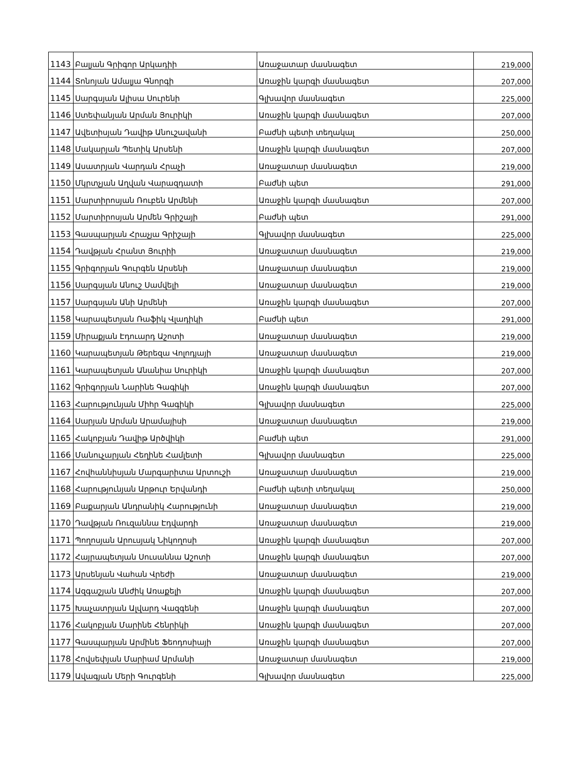| 1143 | Բալյան Գրիգոր Արկադիի | Առաջատար մասնագետ | 219,000 |
| 1144 | Տոնոյան Ամալյա Գնորգի | Առաջին կարգի մասնագետ | 207,000 |
| 1145 | Սարգսյան Ալիսա Սուրենի | Գլխավոր մասնագետ | 225,000 |
| 1146 | Ստեփանյան Արման Յուրիկի | Առաջին կարգի մասնագետ | 207,000 |
| 1147 | Ավետիսյան Դավիթ Անուշավանի | Բաժնի պետի տեղակալ | 250,000 |
| 1148 | Մակարյան Պետիկ Արսենի | Առաջին կարգի մասնագետ | 207,000 |
| 1149 | Ասատրյան Վարդան Հրաչի | Առաջատար մասնագետ | 219,000 |
| 1150 | Մկրտչյան Աղվան Վարազդատի | Բաժնի պետ | 291,000 |
| 1151 | Մարտիրոսյան Ռուբեն Արմենի | Առաջին կարգի մասնագետ | 207,000 |
| 1152 | Մարտիրոսյան Արմեն Գրիշայի | Բաժնի պետ | 291,000 |
| 1153 | Գասպարյան Հրաչյա Գրիշայի | Գլխավոր մասնագետ | 225,000 |
| 1154 | Դավթյան Հրանտ Յուրիի | Առաջատար մասնագետ | 219,000 |
| 1155 | Գրիգորյան Գուրգեն Արսենի | Առաջատար մասնագետ | 219,000 |
| 1156 | Սարգսյան Անուշ Սամվելի | Առաջատար մասնագետ | 219,000 |
| 1157 | Սարգսյան Անի Արմենի | Առաջին կարգի մասնագետ | 207,000 |
| 1158 | Կարապետյան Ռաֆիկ Վլադիկի | Բաժնի պետ | 291,000 |
| 1159 | Միրաքյան Էդուարդ Աշոտի | Առաջատար մասնագետ | 219,000 |
| 1160 | Կարապետյան Թերեզա Վոլոդյայի | Առաջատար մասնագետ | 219,000 |
| 1161 | Կարապետյան Անանիա Սուրիկի | Առաջին կարգի մասնագետ | 207,000 |
| 1162 | Գրիգորյան Նարինե Գագիկի | Առաջին կարգի մասնագետ | 207,000 |
| 1163 | Հարությունյան Միհր Գագիկի | Գլխավոր մասնագետ | 225,000 |
| 1164 | Սարյան Արման Արամայիսի | Առաջատար մասնագետ | 219,000 |
| 1165 | Հակոբյան Դավիթ Արծվիկի | Բաժնի պետ | 291,000 |
| 1166 | Մանուչարյան Հեղինե Համլետի | Գլխավոր մասնագետ | 225,000 |
| 1167 | Հովհաննիսյան Մարգարիտա Արտուշի | Առաջատար մասնագետ | 219,000 |
| 1168 | Հարությունյան Արթուր Երվանդի | Բաժնի պետի տեղակալ | 250,000 |
| 1169 | Բաքարյան Անդրանիկ Հարությունի | Առաջատար մասնագետ | 219,000 |
| 1170 | Դավթյան Ռուզաննա Էդվարդի | Առաջատար մասնագետ | 219,000 |
| 1171 | Պողոսյան Արուսյակ Նիկողոսի | Առաջին կարգի մասնագետ | 207,000 |
| 1172 | Հայրապետյան Սուսաննա Աշոտի | Առաջին կարգի մասնագետ | 207,000 |
| 1173 | Արսենյան Վահան Վրեժի | Առաջատար մասնագետ | 219,000 |
| 1174 | Ազգաշյան Անժիկ Առաքելի | Առաջին կարգի մասնագետ | 207,000 |
| 1175 | Խաչատրյան Ալվարդ Վազգենի | Առաջին կարգի մասնագետ | 207,000 |
| 1176 | Հակոբյան Մարինե Հենրիկի | Առաջին կարգի մասնագետ | 207,000 |
| 1177 | Գասպարյան Արմինե Ֆեոդոսիայի | Առաջին կարգի մասնագետ | 207,000 |
| 1178 | Հովսեփյան Մարիամ Արմանի | Առաջատար մասնագետ | 219,000 |
| 1179 | Ավագյան Մերի Գուրգենի | Գլխավոր մասնագետ | 225,000 |